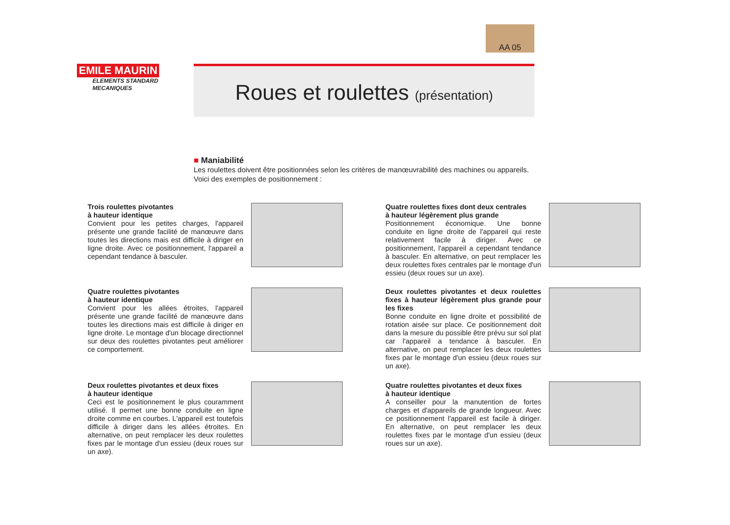AA 05
EMILE MAURIN
ELEMENTS STANDARD
MECANIQUES
Roues et roulettes (présentation)
■ Maniabilité
Les roulettes doivent être positionnées selon les critères de manœuvrabilité des machines ou appareils.
Voici des exemples de positionnement :
Trois roulettes pivotantes
à hauteur identique
Convient pour les petites charges, l'appareil présente une grande facilité de manœuvre dans toutes les directions mais est difficile à diriger en ligne droite. Avec ce positionnement, l'appareil a cependant tendance à basculer.
Quatre roulettes fixes dont deux centrales
à hauteur légèrement plus grande
Positionnement économique. Une bonne conduite en ligne droite de l'appareil qui reste relativement facile à diriger. Avec ce positionnement, l'appareil a cependant tendance à basculer. En alternative, on peut remplacer les deux roulettes fixes centrales par le montage d'un essieu (deux roues sur un axe).
Quatre roulettes pivotantes
à hauteur identique
Convient pour les allées étroites, l'appareil présente une grande facilité de manœuvre dans toutes les directions mais est difficile à diriger en ligne droite. Le montage d'un blocage directionnel sur deux des roulettes pivotantes peut améliorer ce comportement.
Deux roulettes pivotantes et deux roulettes fixes à hauteur légèrement plus grande pour les fixes
Bonne conduite en ligne droite et possibilité de rotation aisée sur place. Ce positionnement doit dans la mesure du possible être prévu sur sol plat car l'appareil a tendance à basculer. En alternative, on peut remplacer les deux roulettes fixes par le montage d'un essieu (deux roues sur un axe).
Deux roulettes pivotantes et deux fixes
à hauteur identique
Ceci est le positionnement le plus couramment utilisé. Il permet une bonne conduite en ligne droite comme en courbes. L'appareil est toutefois difficile à diriger dans les allées étroites. En alternative, on peut remplacer les deux roulettes fixes par le montage d'un essieu (deux roues sur un axe).
Quatre roulettes pivotantes et deux fixes
à hauteur identique
A conseiller pour la manutention de fortes charges et d'appareils de grande longueur. Avec ce positionnement l'appareil est facile à diriger. En alternative, on peut remplacer les deux roulettes fixes par le montage d'un essieu (deux roues sur un axe).